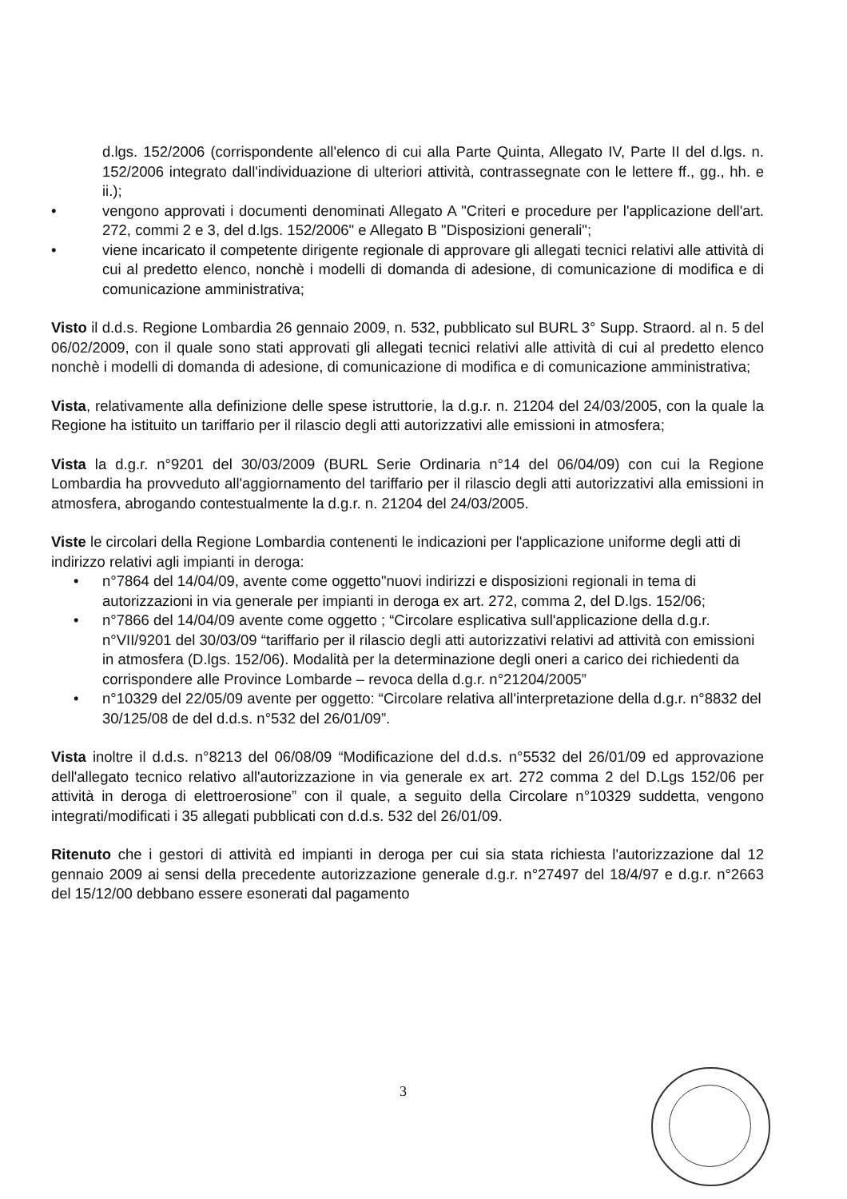d.lgs. 152/2006 (corrispondente all'elenco di cui alla Parte Quinta, Allegato IV, Parte II del d.lgs. n. 152/2006 integrato dall'individuazione di ulteriori attività, contrassegnate con le lettere ff., gg., hh. e ii.);
• vengono approvati i documenti denominati Allegato A "Criteri e procedure per l'applicazione dell'art. 272, commi 2 e 3, del d.lgs. 152/2006" e Allegato B "Disposizioni generali";
• viene incaricato il competente dirigente regionale di approvare gli allegati tecnici relativi alle attività di cui al predetto elenco, nonchè i modelli di domanda di adesione, di comunicazione di modifica e di comunicazione amministrativa;
Visto il d.d.s. Regione Lombardia 26 gennaio 2009, n. 532, pubblicato sul BURL 3° Supp. Straord. al n. 5 del 06/02/2009, con il quale sono stati approvati gli allegati tecnici relativi alle attività di cui al predetto elenco nonchè i modelli di domanda di adesione, di comunicazione di modifica e di comunicazione amministrativa;
Vista, relativamente alla definizione delle spese istruttorie, la d.g.r. n. 21204 del 24/03/2005, con la quale la Regione ha istituito un tariffario per il rilascio degli atti autorizzativi alle emissioni in atmosfera;
Vista la d.g.r. n°9201 del 30/03/2009 (BURL Serie Ordinaria n°14 del 06/04/09) con cui la Regione Lombardia ha provveduto all'aggiornamento del tariffario per il rilascio degli atti autorizzativi alla emissioni in atmosfera, abrogando contestualmente la d.g.r. n. 21204 del 24/03/2005.
Viste le circolari della Regione Lombardia contenenti le indicazioni per l'applicazione uniforme degli atti di indirizzo relativi agli impianti in deroga:
• n°7864 del 14/04/09, avente come oggetto"nuovi indirizzi e disposizioni regionali in tema di autorizzazioni in via generale per impianti in deroga ex art. 272, comma 2, del D.lgs. 152/06;
• n°7866 del 14/04/09 avente come oggetto ; “Circolare esplicativa sull'applicazione della d.g.r. n°VII/9201 del 30/03/09 “tariffario per il rilascio degli atti autorizzativi relativi ad attività con emissioni in atmosfera (D.lgs. 152/06). Modalità per la determinazione degli oneri a carico dei richiedenti da corrispondere alle Province Lombarde – revoca della d.g.r. n°21204/2005”
• n°10329 del 22/05/09 avente per oggetto: “Circolare relativa all'interpretazione della d.g.r. n°8832 del 30/125/08 de del d.d.s. n°532 del 26/01/09”.
Vista inoltre il d.d.s. n°8213 del 06/08/09 “Modificazione del d.d.s. n°5532 del 26/01/09 ed approvazione dell'allegato tecnico relativo all'autorizzazione in via generale ex art. 272 comma 2 del D.Lgs 152/06 per attività in deroga di elettroerosione” con il quale, a seguito della Circolare n°10329 suddetta, vengono integrati/modificati i 35 allegati pubblicati con d.d.s. 532 del 26/01/09.
Ritenuto che i gestori di attività ed impianti in deroga per cui sia stata richiesta l'autorizzazione dal 12 gennaio 2009 ai sensi della precedente autorizzazione generale d.g.r. n°27497 del 18/4/97 e d.g.r. n°2663 del 15/12/00 debbano essere esonerati dal pagamento
3